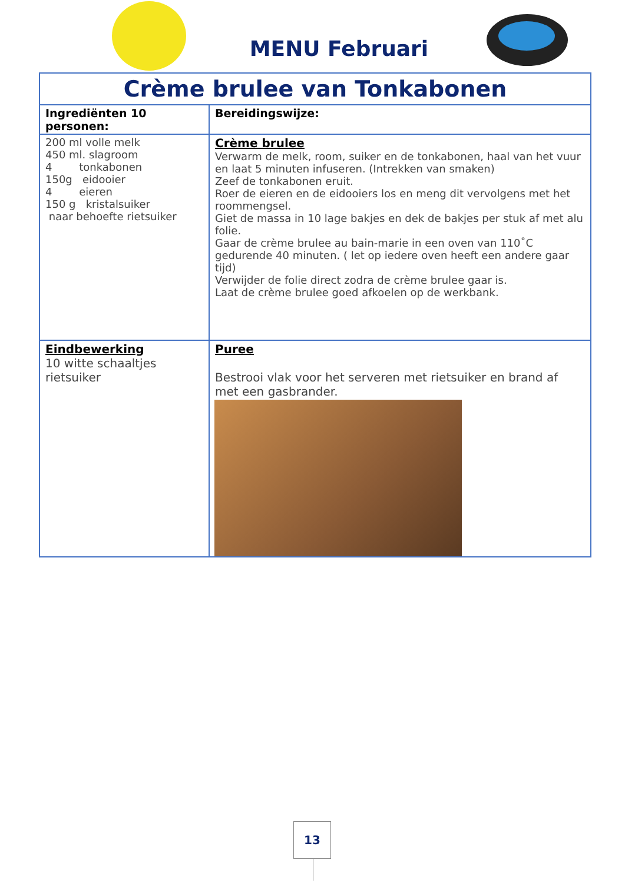MENU Februari
| Crème brulee van Tonkabonen | |
| Ingrediënten 10 personen: | Bereidingswijze: |
| 200 ml volle melk 450 ml. slagroom 4 tonkabonen 150g eidooier 4 eieren 150 g kristalsuiker naar behoefte rietsuiker | Crème brulee Verwarm de melk, room, suiker en de tonkabonen, haal van het vuur en laat 5 minuten infuseren. (Intrekken van smaken) Zeef de tonkabonen eruit. Roer de eieren en de eidooiers los en meng dit vervolgens met het roommengsel. Giet de massa in 10 lage bakjes en dek de bakjes per stuk af met alu folie. Gaar de crème brulee au bain-marie in een oven van 110˚C gedurende 40 minuten. ( let op iedere oven heeft een andere gaar tijd) Verwijder de folie direct zodra de crème brulee gaar is. Laat de crème brulee goed afkoelen op de werkbank. |
| Eindbewerking 10 witte schaaltjes rietsuiker | Puree Bestrooi vlak voor het serveren met rietsuiker en brand af met een gasbrander. |
13